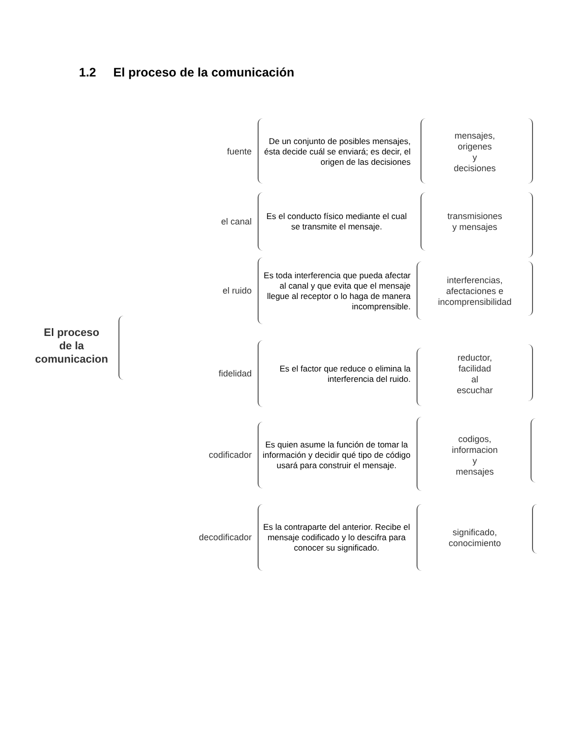1.2 El proceso de la comunicación
El proceso
de la
comunicacion
fuente
De un conjunto de posibles mensajes, ésta decide cuál se enviará; es decir, el origen de las decisiones
mensajes,
origenes
y
decisiones
el canal
Es el conducto físico mediante el cual se transmite el mensaje.
transmisiones
y mensajes
el ruido
Es toda interferencia que pueda afectar al canal y que evita que el mensaje llegue al receptor o lo haga de manera incomprensible.
interferencias,
afectaciones e
incomprensibilidad
fidelidad
Es el factor que reduce o elimina la interferencia del ruido.
reductor,
facilidad
al
escuchar
codificador
Es quien asume la función de tomar la información y decidir qué tipo de código usará para construir el mensaje.
codigos,
informacion
y
mensajes
decodificador
Es la contraparte del anterior. Recibe el mensaje codificado y lo descifra para conocer su significado.
significado,
conocimiento